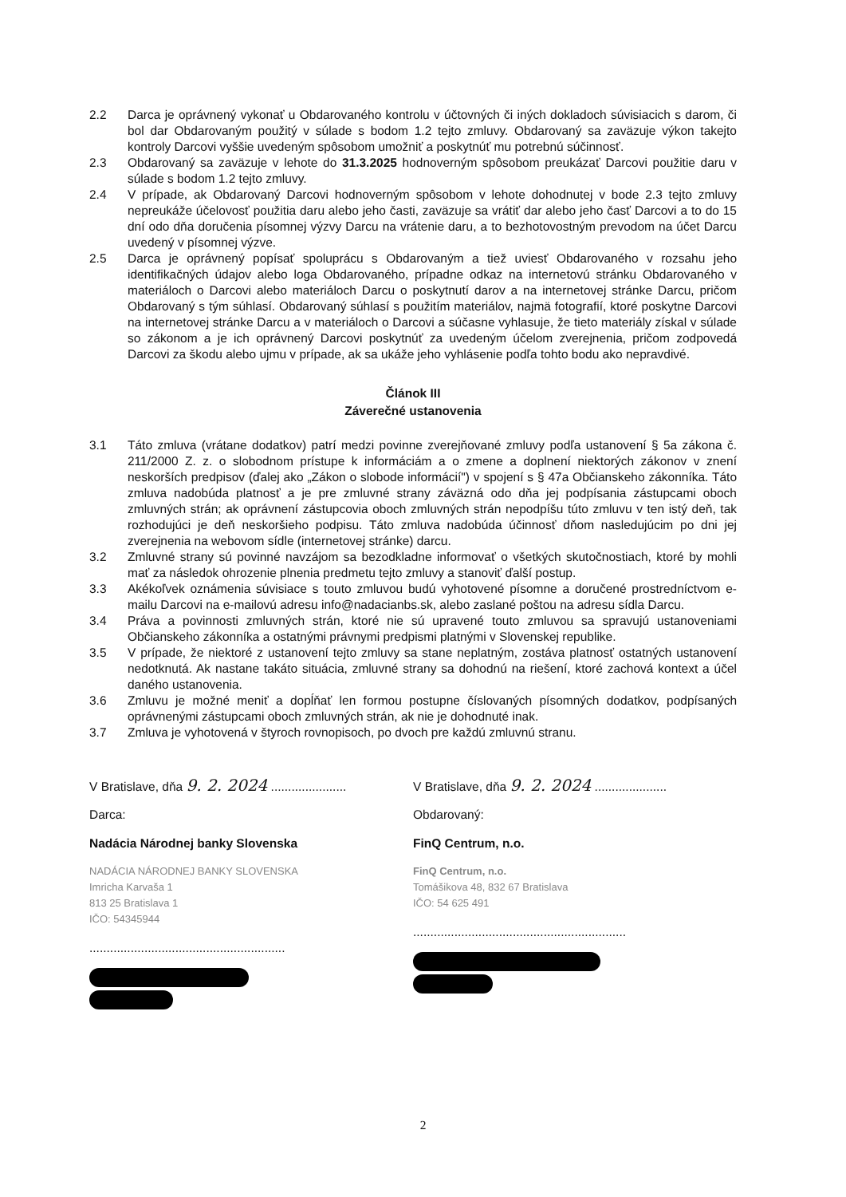2.2 Darca je oprávnený vykonať u Obdarovaného kontrolu v účtovných či iných dokladoch súvisiacich s darom, či bol dar Obdarovaným použitý v súlade s bodom 1.2 tejto zmluvy. Obdarovaný sa zaväzuje výkon takejto kontroly Darcovi vyššie uvedeným spôsobom umožniť a poskytnúť mu potrebnú súčinnosť.
2.3 Obdarovaný sa zaväzuje v lehote do 31.3.2025 hodnoverným spôsobom preukázať Darcovi použitie daru v súlade s bodom 1.2 tejto zmluvy.
2.4 V prípade, ak Obdarovaný Darcovi hodnoverným spôsobom v lehote dohodnutej v bode 2.3 tejto zmluvy nepreukáže účelovosť použitia daru alebo jeho časti, zaväzuje sa vrátiť dar alebo jeho časť Darcovi a to do 15 dní odo dňa doručenia písomnej výzvy Darcu na vrátenie daru, a to bezhotovostným prevodom na účet Darcu uvedený v písomnej výzve.
2.5 Darca je oprávnený popísať spoluprácu s Obdarovaným a tiež uviesť Obdarovaného v rozsahu jeho identifikačných údajov alebo loga Obdarovaného, prípadne odkaz na internetovú stránku Obdarovaného v materiáloch o Darcovi alebo materiáloch Darcu o poskytnutí darov a na internetovej stránke Darcu, pričom Obdarovaný s tým súhlasí. Obdarovaný súhlasí s použitím materiálov, najmä fotografií, ktoré poskytne Darcovi na internetovej stránke Darcu a v materiáloch o Darcovi a súčasne vyhlasuje, že tieto materiály získal v súlade so zákonom a je ich oprávnený Darcovi poskytnúť za uvedeným účelom zverejnenia, pričom zodpovedá Darcovi za škodu alebo ujmu v prípade, ak sa ukáže jeho vyhlásenie podľa tohto bodu ako nepravdivé.
Článok III
Záverečné ustanovenia
3.1 Táto zmluva (vrátane dodatkov) patrí medzi povinne zverejňované zmluvy podľa ustanovení § 5a zákona č. 211/2000 Z. z. o slobodnom prístupe k informáciám a o zmene a doplnení niektorých zákonov v znení neskorších predpisov (ďalej ako „Zákon o slobode informácií") v spojení s § 47a Občianskeho zákonníka. Táto zmluva nadobúda platnosť a je pre zmluvné strany záväzná odo dňa jej podpísania zástupcami oboch zmluvných strán; ak oprávnení zástupcovia oboch zmluvných strán nepodpíšu túto zmluvu v ten istý deň, tak rozhodujúci je deň neskoršieho podpisu. Táto zmluva nadobúda účinnosť dňom nasledujúcim po dni jej zverejnenia na webovom sídle (internetovej stránke) darcu.
3.2 Zmluvné strany sú povinné navzájom sa bezodkladne informovať o všetkých skutočnostiach, ktoré by mohli mať za následok ohrozenie plnenia predmetu tejto zmluvy a stanoviť ďalší postup.
3.3 Akékoľvek oznámenia súvisiace s touto zmluvou budú vyhotovené písomne a doručené prostredníctvom e-mailu Darcovi na e-mailovú adresu info@nadacianbs.sk, alebo zaslané poštou na adresu sídla Darcu.
3.4 Práva a povinnosti zmluvných strán, ktoré nie sú upravené touto zmluvou sa spravujú ustanoveniami Občianskeho zákonníka a ostatnými právnymi predpismi platnými v Slovenskej republike.
3.5 V prípade, že niektoré z ustanovení tejto zmluvy sa stane neplatným, zostáva platnosť ostatných ustanovení nedotknutá. Ak nastane takáto situácia, zmluvné strany sa dohodnú na riešení, ktoré zachová kontext a účel daného ustanovenia.
3.6 Zmluvu je možné meniť a dopĺňať len formou postupne číslovaných písomných dodatkov, podpísaných oprávnenými zástupcami oboch zmluvných strán, ak nie je dohodnuté inak.
3.7 Zmluva je vyhotovená v štyroch rovnopisoch, po dvoch pre každú zmluvnú stranu.
V Bratislave, dňa 9. 2. 2024 ......................
Darca:
Nadácia Národnej banky Slovenska
NADÁCIA NÁRODNEJ BANKY SLOVENSKA
Imricha Karvaša 1
813 25 Bratislava 1
IČO: 54345944
.........................................................
V Bratislave, dňa 9. 2. 2024 .....................
Obdarovaný:
FinQ Centrum, n.o.
FinQ Centrum, n.o.
Tomášikova 48, 832 67 Bratislava
IČO: 54 625 491
..............................................................
2